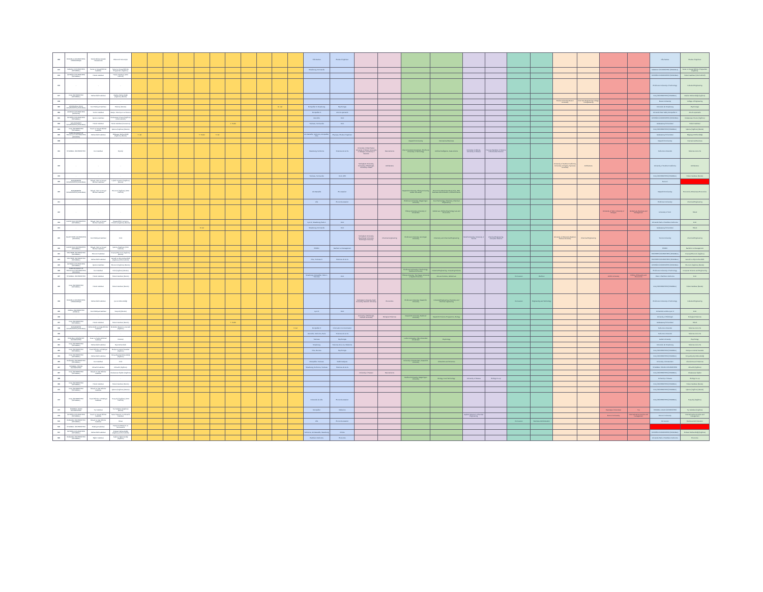| 366 | İSTANBUL ÜNİVERSİTESİ-CERRAHPAŞA | Teknik Bilimler Meslek Yüksekokulu | Elektronik Teknolojisi | | | | | | | | | | | | Villa Nantes | Études d'ingénieur | | | | | | | | | | | | | Villa Nantes | Études d'ingénieur |
| 372 | SABANCI ÜNİVERSİTESİ (İSTANBUL) | Sanat ve Sosyal Bilimler Fakültesi | Sanat ve Sosyal Bilimler Programları (İngilizce) | | | | | | | | | | | | Strasbourg, Normandie | | | | | | | | | | | | | | SABANCI ÜNİVERSİTESİ (İSTANBUL) | Sanat ve Sosyal Bilimler Programları (İngilizce) |
| 373 | ÖZYEĞİN ÜNİVERSİTESİ (İSTANBUL) | Hukuk Fakültesi | Hukuk Fakültesi (%50 İndirimli) | | | | | | | | | | | | | | | | | | | | | | | | | | ÖZYEĞİN ÜNİVERSİTESİ (İSTANBUL) | Hukuk Fakültesi (%50 İndirimli) |
| 376 | - | - | - | | | | | | | | | | | | | | | | | | | | | | | | | | Eindhoven University of Technology | Industrial Engineering |
| 377 | KOÇ ÜNİVERSİTESİ (İSTANBUL) | Mühendislik Fakültesi | Makine Mühendisliği (İngilizce) (Burslu) | | | | | | | | | | | | | | | | | | | | | | | | | | KOÇ ÜNİVERSİTESİ (İSTANBUL) | Makine Mühendisliği (İngilizce) |
| 378 | - | - | - | | | | | | | | | | | | | | | | | | | | | | Purdue University Boston University | First Year Engineering College of Engineering | | | Boston University | College of Engineering |
| 382 | DEMİROĞLU BİLİM ÜNİVERSİTESİ (İSTANBUL) | Fen-Edebiyat Fakültesi | Psikoloji (Burslu) | | | | | | | | | | 10. dal | | Montpellier 3, Strasbourg | Psychologie | | | | | | | | | | | | | Université de Strasbourg | Psychologie |
| 384 | AKDENİZ ÜNİVERSİTESİ (ANTALYA) | Turizm Fakültesi | Radyo, Televizyon ve Sinema | | | | | | | | | | | | Montpellier 3 | Arts du spectacle | | | | | | | | | | | | | Université Paul Valéry Montpellier 3 | Arts du spectacle |
| 391 | ÖZYEĞİN ÜNİVERSİTESİ (İSTANBUL) | İşletme Fakültesi | Uluslararası Finans (İngilizce) (%50 İndirimli) | | | | | | | | | | | | Grenoble | Droit | | | | | | | | | | | | | ÖZYEĞİN ÜNİVERSİTESİ (İSTANBUL) | Uluslararası Finans (İngilizce) |
| 393 | GALATASARAY ÜNİVERSİTESİ (İSTANBUL) | Hukuk Fakültesi | Hukuk Fakültesi (Fransızca) | | | | | | | 1. Yedek | | | | | Toulouse, Normandie | Droit | | | | | | | | | | | | | Galatasaray Üniversitesi | Hukuk Fakültesi |
| 394 | KOÇ ÜNİVERSİTESİ (İSTANBUL) | İnsani ve Sosyal Bilimler Fakültesi | İşletme (İngilizce) (Burslu) | | | | | | | | | | | | | | | | | | | | | | | | | | KOÇ ÜNİVERSİTESİ (İSTANBUL) | İşletme (İngilizce) (Burslu) |
| 395 | TOBB EKONOMİ VE TEKNOLOJİ ÜNİVERSİTESİ (ANKARA) | Mühendislik Fakültesi | Bilgisayar Mühendisliği (İngilizce) (Burslu) | 5. dal | | | | 5. Yedek | 6. dal | | | | | | Aix-Marseille, Sorbonne, Montpellier, Nice | Physique, Études d'ingénieur | | | | | | | | | | | | | Galatasaray Üniversitesi | Bilgisayar Mühendisliği |
| 398 | - | - | - | | | | | | | | | | | | | | | | Maastricht University | International Business | | | | | | | | | Maastricht University | International Business |
| 401 | İSTANBUL ÜNİVERSİTESİ | Fen Fakültesi | Biyoloji | | | | | | | | | | | | Strasbourg, Sorbonne | Sciences de la Vie | University of Manchester, University of Bristol, University of Glasgow, University of Warwick | Neuroscience | Vrije Universiteit Amsterdam, Eindhoven University of Technology | Artificial intelligence, Data science | University of Alberta, University of Ottawa | Honours Bachelor of Science in Biomedical Science | | | | | | | Sorbonne Université | Sciences de la Vie |
| 402 | - | - | - | | | | | | | | | | | | | | Nottingham University, University of Edinburgh, University of Bath | Architecture | | | | | | | University of Southern California, University of Virginia, Syracuse University | Architecture | | | University of Southern California | Architecture |
| 404 | - | - | - | | | | | | | | | | | | Toulouse, Normandie | Droit, AES | | | | | | | | | | | | | KOÇ ÜNİVERSİTESİ (İSTANBUL) | Hukuk Fakültesi (Burslu) |
| 405 | BAHÇEŞEHİR ÜNİVERSİTESİ (İSTANBUL) | İktisadi, İdari ve Sosyal Bilimler Fakültesi | Lojistik Yönetimi (İngilizce) (Burslu) | | | | | | | | | | | | | | | | | | | | | | | | | | Bocconi | |
| 410 | BAHÇEŞEHİR ÜNİVERSİTESİ (İSTANBUL) | İktisadi, İdari ve Sosyal Bilimler Fakültesi | Ekonomi (İngilizce) (%50 İndirimli) | | | | | | | | | | | | Aix-Marseille | Éco-Gestion | | | Maastricht University, Tilburg University, Leiden University | Economics & Business Economics, BSc Business Administration, Political Science | | | | | | | | | Maastricht University | Economics & Business Economics |
| 411 | - | - | - | | | | | | | | | | | | Lille | Économie-Gestion | | | Eindhoven University, Wageningen University | Food Technology, Chemistry, Chemical Engineering | | | | | | | | | Eindhoven University | Chemical Engineering |
| 412 | - | - | - | | | | | | | | | | | | | | | | Tilburg University, University of Amsterdam | Global Law, Politics Psychology Law and Economics | | | | | | | University of Turin, University of Bologna | Global Law, Business and Management | University of Turin | Hukuk |
| 413 | KADİR HAS ÜNİVERSİTESİ (İSTANBUL) | İktisadi, İdari ve Sosyal Bilimler Fakültesi | Siyaset Bilimi ve Kamu Yönetimi (İngilizce) (Burslu) | | | | | | | | | | | | Lyon 3, Strasbourg, Paris 1 | Droit | | | | | | | | | | | | | Université Paris 1 Panthéon-Sorbonne | Droit |
| 414 | - | - | - | | | | | 8. dal | | | | | | | Strasbourg, Normandie | Droit | | | | | | | | | | | | | Galatasaray Üniversitesi | Hukuk |
| 415 | HACETTEPE ÜNİVERSİTESİ (ANKARA) | Fen-Edebiyat Fakültesi | Fizik | | | | | | | | | | | | | | Nottingham University, Manchester University, Edinburgh University | Chemical engineering | Eindhoven University, Groningen University | Chemistry and Chemical Engineering | McGill University, University of Toronto | Chemical Engineering, Computer Science | | | University of Wisconsin-Madison, Purdue University | Chemical Engineering | | | Toronto University | Chemical Engineering |
| 416 | KADİR HAS ÜNİVERSİTESİ (İSTANBUL) | İktisadi, İdari ve Sosyal Bilimler Fakültesi | İşletme (İngilizce) (%50 İndirimli) | | | | | | | | | | | | ESSEC | Bachelor en Management | | | | | | | | | | | | | ESSEC | Bachelor en Management |
| 421 | YEDİTEPE ÜNİVERSİTESİ (İSTANBUL) | Ekonomi Fakültesi | Finansal Ekonomi (İngilizce) (Burslu) | | | | | | | | | | | | | | | | | | | | | | | | | | YEDİTEPE ÜNİVERSİTESİ (İSTANBUL) | Finansal Ekonomi (İngilizce) |
| 424 | YEDİTEPE ÜNİVERSİTESİ (İSTANBUL) | Mühendislik Fakültesi | Genetik ve Biyomühendislik (İngilizce) (%50 İndirimli) | | | | | | | | | | | | Nice, Toulouse 3 | Sciences de la vie | | | | | | | | | | | | | YEDİTEPE ÜNİVERSİTESİ (İSTANBUL) | Genetik ve Biyomühendislik |
| 425 | ÖZYEĞİN ÜNİVERSİTESİ (İSTANBUL) | İşletme Fakültesi | Ekonomi (İngilizce) (Burslu) | | | | | | | | | | | | | | | | | | | | | | | | | | ÖZYEĞİN ÜNİVERSİTESİ (İSTANBUL) | Ekonomi (İngilizce) (Burslu) |
| 426 | TOBB EKONOMİ VE TEKNOLOJİ ÜNİVERSİTESİ (ANKARA) | Fen Fakültesi | Fizik (İngilizce) (Burslu) | | | | | | | | | | | | | | | | Eindhoven University of Technology, Radboud University | Industrial Engineering, Computing Science | | | | | | | | | Eindhoven University of Technology | Computer Science and Engineering |
| 427 | İSTANBUL ÜNİVERSİTESİ | Hukuk Fakültesi | Hukuk Fakültesi (Burslu) | | | | | | | | | | | | Strasbourg, Montpellier, Paris 1, Toulouse | Droit | | | Tilburg University, The Hague University of Applied Sciences | Arts and Culture, Global Law | | | KU Leuven | Rechten | | | LUISS University | Politics, Philosophy and Economics | Paris 1 Panthéon-Sorbonne | Droit |
| 432 | KOÇ ÜNİVERSİTESİ (İSTANBUL) | Hukuk Fakültesi | Hukuk Fakültesi (Burslu) | | | | | | | | | | | | | | | | | | | | | | | | | | KOÇ ÜNİVERSİTESİ (İSTANBUL) | Hukuk Fakültesi (Burslu) |
| 433 | İSTANBUL ÜNİVERSİTESİ-CERRAHPAŞA | Mühendislik Fakültesi | Çevre Mühendisliği | | | | | | | | | | | | | | Nottingham University, Bath University, Warwick University | Economics | Eindhoven University, Maastricht University | Industrial Engineering, Chemistry and chemical engineering | | | KU Leuven | Engineering and Technology | | | | | Eindhoven University of Technology | Industrial Engineering |
| 435 | MUĞLA ÜNİVERSİTESİ (MUĞLA) | Fen-Edebiyat Fakültesi | Sosyoloji (Burslu) | | | | | | | | | | | | Lyon 3 | Droit | | | | | | | | | | | | | Université Lumière Lyon 3 | Droit |
| 436 | - | - | - | | | | | | | | | | | | | | University of Edinburgh, Durham University | Biological Sciences | Maastricht University, Radboud University | Maastricht Science Programme, Biology | | | | | | | | | University of Edinburgh | Biological Sciences |
| 437 | KOÇ ÜNİVERSİTESİ (İSTANBUL) | Hukuk Fakültesi | Hukuk Fakültesi (Burslu) | | | | | | | 7. Yedek | | | | | | | | | | | | | | | | | | | Galatasaray Üniversitesi | Hukuk |
| 438 | BAHÇEŞEHİR ÜNİVERSİTESİ (İSTANBUL) | Mühendislik ve Doğa Bilimleri Fakültesi | Moleküler Biyoloji ve Genetik (İngilizce) | | | | | | | | | | | 6. dal | Montpellier 3 | Information Communication | | | | | | | | | | | | | Sorbonne Université | Sciences de la Vie |
| 439 | - | - | - | | | | | | | | | | | | Grenoble, Sorbonne, Paris | Sciences de la Vie | | | | | | | | | | | | | Sorbonne Université | Sciences de la Vie |
| 450 | İSTANBUL MEDENİYET ÜNİVERSİTESİ | İnsan ve Toplum Bilimleri Fakültesi | Psikoloji | | | | | | | | | | | | Toulouse | Psychologie | | | Leiden University, Vrije Universiteit Amsterdam | Psychology | | | | | | | | | Leiden University | Psychology |
| 461 | KOÇ ÜNİVERSİTESİ (İSTANBUL) | Mühendislik Fakültesi | Biyomühendislik | | | | | | | | | | | | Strasbourg | Sciences de la vie, Médecine | | | | | | | | | | | | | Université de Strasbourg | Sciences de la Vie |
| 462 | KOÇ ÜNİVERSİTESİ (İSTANBUL) | İnsani Bilimler ve Edebiyat Fakültesi | Medya ve Görsel Sanatlar (İngilizce) | | | | | | | | | | | | Nice, Rennes | Psychologie | | | | | | | | | | | | | KOÇ ÜNİVERSİTESİ (İSTANBUL) | Medya ve Görsel Sanatlar |
| 464 | KOÇ ÜNİVERSİTESİ (İSTANBUL) | Mühendislik Fakültesi | Kimya-Biyoloji Mühendisliği (İngilizce) | | | | | | | | | | | | | | | | | | | | | | | | | | KOÇ ÜNİVERSİTESİ (İSTANBUL) | Kimya-Biyoloji Mühendisliği |
| 465 | BOĞAZİÇİ ÜNİVERSİTESİ (İSTANBUL) | Fen Fakültesi | Fizik | | | | | | | | | | | | Montpellier, Toulouse | Mathématiques | | | University of Amsterdam, Maastricht University | Liberal Arts and Sciences | | | | | | | | | University of Amsterdam | Liberal Arts and Sciences |
| 467 | İSTANBUL TEKNİK ÜNİVERSİTESİ | Mimarlık Fakültesi | Mimarlık (İngilizce) | | | | | | | | | | | | Strasbourg, Sorbonne, Toulouse | Sciences de la vie | | | | | | | | | | | | | İSTANBUL TEKNİK ÜNİVERSİTESİ | Mimarlık (İngilizce) |
| 467 | KOÇ ÜNİVERSİTESİ (İSTANBUL) | İktisadi ve İdari Bilimler Fakültesi | Uluslararası İlişkiler (İngilizce) | | | | | | | | | | | | | | University of Sussex | Neuroscience | | | | | | | | | | | KOÇ ÜNİVERSİTESİ (İSTANBUL) | Uluslararası İlişkiler |
| 468 | - | - | - | | | | | | | | | | | | | | | | Radboud University, Wageningen University | Biology, Food Technology | University of Ottawa | Biology Co-op | | | | | | | University of Ottawa | Biology Co-op |
| 469 | KOÇ ÜNİVERSİTESİ (İSTANBUL) | Hukuk Fakültesi | Hukuk Fakültesi (Burslu) | | | | | | | | | | | | | | | | | | | | | | | | | | KOÇ ÜNİVERSİTESİ (İSTANBUL) | Hukuk Fakültesi (Burslu) |
| 470 | KOÇ ÜNİVERSİTESİ (İSTANBUL) | İktisadi ve İdari Bilimler Fakültesi | İşletme (İngilizce) (Burslu) | | | | | | | | | | | | | | | | | | | | | | | | | | KOÇ ÜNİVERSİTESİ (İSTANBUL) | İşletme (İngilizce) (Burslu) |
| 472 | KOÇ ÜNİVERSİTESİ (İSTANBUL) | İnsani Bilimler ve Edebiyat Fakültesi | Sosyoloji (İngilizce) (%50 İndirimli) | | | | | | | | | | | | Université de Lille | Économie-Gestion | | | | | | | | | | | | | KOÇ ÜNİVERSİTESİ (İSTANBUL) | Sosyoloji (İngilizce) |
| 475 | İSTANBUL OKAN ÜNİVERSİTESİ | Tıp Fakültesi | Tıp Fakültesi (İngilizce) (Burslu) | | | | | | | | | | | | Montpellier | Médecine | | | | | | | | | | | Hacettepe Üniversitesi | Tıp | İSTANBUL OKAN ÜNİVERSİTESİ | Tıp Fakültesi (İngilizce) |
| 479 | ÖZYEĞİN ÜNİVERSİTESİ (İSTANBUL) | İnsani ve Sosyal Bilimler Fakültesi | Sanat Tasarımı ve Mimarlık Fakültesi | | | | | | | | | | | | | | | | | | Applied Science in Chemical Engineering | | | | | | Bocconi University | International economics and management | Bocconi University | International economics and management |
| 540 | BOĞAZİÇİ ÜNİVERSİTESİ (İSTANBUL) | İktisadi ve İdari Bilimler Fakültesi | İktisat | | | | | | | | | | | | Lille | Économie-Gestion | | | | | | | KU Leuven | Business Administration | | | | | KU Leuven | Business Administration |
| 545 | İSTANBUL ÜNİVERSİTESİ | Edebiyat Fakültesi | Fransızca Mütercim ve Tercümanlık | | | | | | | | | | | | | | | | | | | | | | | | | | | |
| 557 | ÖZYEĞİN ÜNİVERSİTESİ (İSTANBUL) | Mühendislik Fakültesi | Endüstri Mühendisliği (İngilizce) (%50 İndirimli) | | | | | | | | | | | | Sorbonne, Aix-Marseille, Strasbourg | Chimie | | | | | | | | | | | | | ÖZYEĞİN ÜNİVERSİTESİ (İSTANBUL) | Endüstri Mühendisliği (İngilizce) |
| 580 | BOĞAZİÇİ ÜNİVERSİTESİ (İSTANBUL) | Eğitim Fakültesi | İngilizce Öğretmenliği (İngilizce) | | | | | | | | | | | | Panthéon-Sorbonne | Économie | | | | | | | | | | | | | Université Paris 1 Panthéon-Sorbonne | Économie |